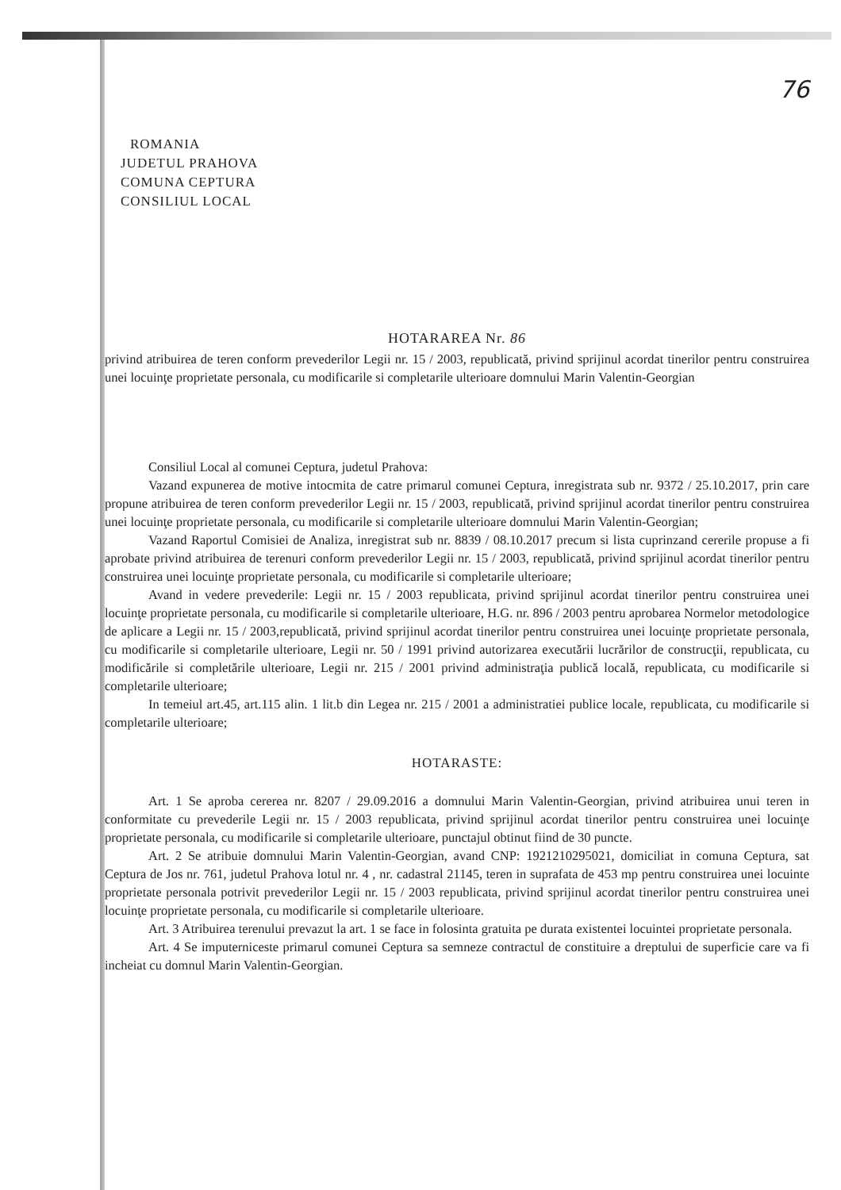76
ROMANIA
JUDETUL PRAHOVA
COMUNA CEPTURA
CONSILIUL LOCAL
HOTARAREA Nr. 86
privind atribuirea de teren conform prevederilor Legii nr. 15 / 2003, republicată, privind sprijinul acordat tinerilor pentru construirea unei locuinţe proprietate personala, cu modificarile si completarile ulterioare domnului Marin Valentin-Georgian
Consiliul Local al comunei Ceptura, judetul Prahova:
Vazand expunerea de motive intocmita de catre primarul comunei Ceptura, inregistrata sub nr. 9372 / 25.10.2017, prin care propune atribuirea de teren conform prevederilor Legii nr. 15 / 2003, republicată, privind sprijinul acordat tinerilor pentru construirea unei locuinţe proprietate personala, cu modificarile si completarile ulterioare domnului Marin Valentin-Georgian;
Vazand Raportul Comisiei de Analiza, inregistrat sub nr. 8839 / 08.10.2017 precum si lista cuprinzand cererile propuse a fi aprobate privind atribuirea de terenuri conform prevederilor Legii nr. 15 / 2003, republicată, privind sprijinul acordat tinerilor pentru construirea unei locuinţe proprietate personala, cu modificarile si completarile ulterioare;
Avand in vedere prevederile: Legii nr. 15 / 2003 republicata, privind sprijinul acordat tinerilor pentru construirea unei locuinţe proprietate personala, cu modificarile si completarile ulterioare, H.G. nr. 896 / 2003 pentru aprobarea Normelor metodologice de aplicare a Legii nr. 15 / 2003,republicată, privind sprijinul acordat tinerilor pentru construirea unei locuinţe proprietate personala, cu modificarile si completarile ulterioare, Legii nr. 50 / 1991 privind autorizarea executării lucrărilor de construcţii, republicata, cu modificările si completările ulterioare, Legii nr. 215 / 2001 privind administraţia publică locală, republicata, cu modificarile si completarile ulterioare;
In temeiul art.45, art.115 alin. 1 lit.b din Legea nr. 215 / 2001 a administratiei publice locale, republicata, cu modificarile si completarile ulterioare;
HOTARASTE:
Art. 1 Se aproba cererea nr. 8207 / 29.09.2016 a domnului Marin Valentin-Georgian, privind atribuirea unui teren in conformitate cu prevederile Legii nr. 15 / 2003 republicata, privind sprijinul acordat tinerilor pentru construirea unei locuinţe proprietate personala, cu modificarile si completarile ulterioare, punctajul obtinut fiind de 30 puncte.
Art. 2 Se atribuie domnului Marin Valentin-Georgian, avand CNP: 1921210295021, domiciliat in comuna Ceptura, sat Ceptura de Jos nr. 761, judetul Prahova lotul nr. 4 , nr. cadastral 21145, teren in suprafata de 453 mp pentru construirea unei locuinte proprietate personala potrivit prevederilor Legii nr. 15 / 2003 republicata, privind sprijinul acordat tinerilor pentru construirea unei locuinţe proprietate personala, cu modificarile si completarile ulterioare.
Art. 3 Atribuirea terenului prevazut la art. 1 se face in folosinta gratuita pe durata existentei locuintei proprietate personala.
Art. 4 Se imputerniceste primarul comunei Ceptura sa semneze contractul de constituire a dreptului de superficie care va fi incheiat cu domnul Marin Valentin-Georgian.